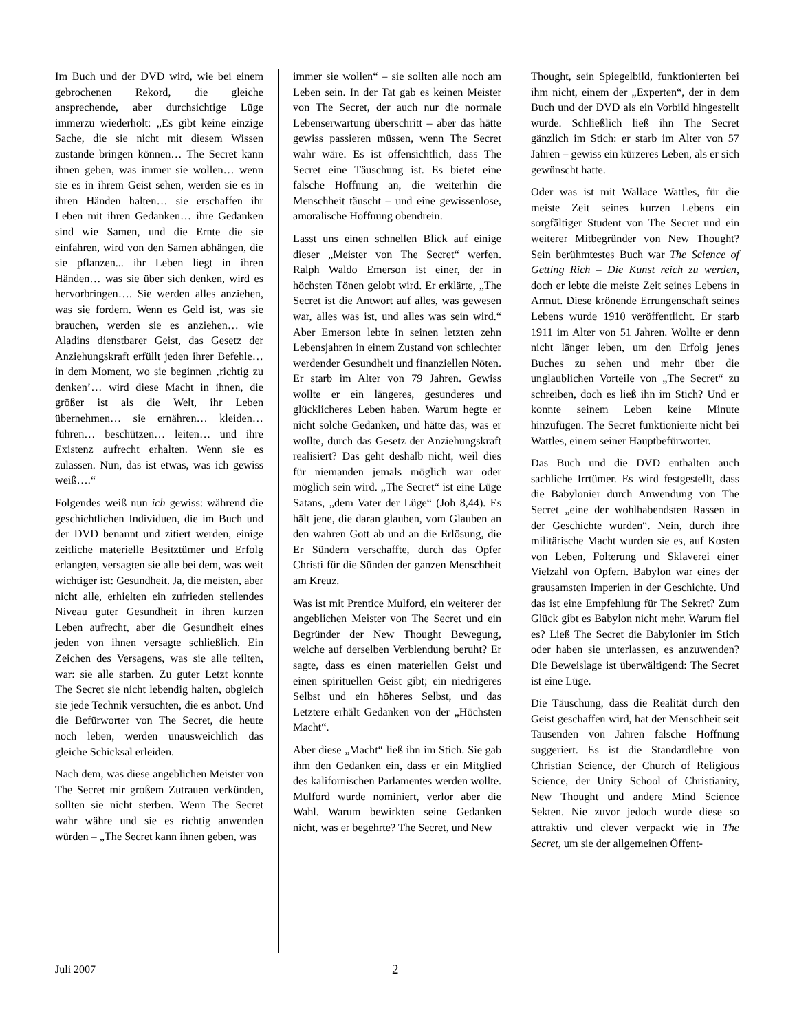Im Buch und der DVD wird, wie bei einem gebrochenen Rekord, die gleiche ansprechende, aber durchsichtige Lüge immerzu wiederholt: „Es gibt keine einzige Sache, die sie nicht mit diesem Wissen zustande bringen können… The Secret kann ihnen geben, was immer sie wollen… wenn sie es in ihrem Geist sehen, werden sie es in ihren Händen halten… sie erschaffen ihr Leben mit ihren Gedanken… ihre Gedanken sind wie Samen, und die Ernte die sie einfahren, wird von den Samen abhängen, die sie pflanzen... ihr Leben liegt in ihren Händen… was sie über sich denken, wird es hervorbringen…. Sie werden alles anziehen, was sie fordern. Wenn es Geld ist, was sie brauchen, werden sie es anziehen… wie Aladins dienstbarer Geist, das Gesetz der Anziehungskraft erfüllt jeden ihrer Befehle… in dem Moment, wo sie beginnen ‚richtig zu denken’… wird diese Macht in ihnen, die größer ist als die Welt, ihr Leben übernehmen… sie ernähren… kleiden… führen… beschützen… leiten… und ihre Existenz aufrecht erhalten. Wenn sie es zulassen. Nun, das ist etwas, was ich gewiss weiß….“
Folgendes weiß nun ich gewiss: während die geschichtlichen Individuen, die im Buch und der DVD benannt und zitiert werden, einige zeitliche materielle Besitztümer und Erfolg erlangten, versagten sie alle bei dem, was weit wichtiger ist: Gesundheit. Ja, die meisten, aber nicht alle, erhielten ein zufrieden stellendes Niveau guter Gesundheit in ihren kurzen Leben aufrecht, aber die Gesundheit eines jeden von ihnen versagte schließlich. Ein Zeichen des Versagens, was sie alle teilten, war: sie alle starben. Zu guter Letzt konnte The Secret sie nicht lebendig halten, obgleich sie jede Technik versuchten, die es anbot. Und die Befürworter von The Secret, die heute noch leben, werden unausweichlich das gleiche Schicksal erleiden.
Nach dem, was diese angeblichen Meister von The Secret mir großem Zutrauen verkünden, sollten sie nicht sterben. Wenn The Secret wahr währe und sie es richtig anwenden würden – „The Secret kann ihnen geben, was
immer sie wollen“ – sie sollten alle noch am Leben sein. In der Tat gab es keinen Meister von The Secret, der auch nur die normale Lebenserwartung überschritt – aber das hätte gewiss passieren müssen, wenn The Secret wahr wäre. Es ist offensichtlich, dass The Secret eine Täuschung ist. Es bietet eine falsche Hoffnung an, die weiterhin die Menschheit täuscht – und eine gewissenlose, amoralische Hoffnung obendrein.
Lasst uns einen schnellen Blick auf einige dieser „Meister von The Secret“ werfen. Ralph Waldo Emerson ist einer, der in höchsten Tönen gelobt wird. Er erklärte, „The Secret ist die Antwort auf alles, was gewesen war, alles was ist, und alles was sein wird.“ Aber Emerson lebte in seinen letzten zehn Lebensjahren in einem Zustand von schlechter werdender Gesundheit und finanziellen Nöten. Er starb im Alter von 79 Jahren. Gewiss wollte er ein längeres, gesunderes und glücklicheres Leben haben. Warum hegte er nicht solche Gedanken, und hätte das, was er wollte, durch das Gesetz der Anziehungskraft realisiert? Das geht deshalb nicht, weil dies für niemanden jemals möglich war oder möglich sein wird. „The Secret“ ist eine Lüge Satans, „dem Vater der Lüge“ (Joh 8,44). Es hält jene, die daran glauben, vom Glauben an den wahren Gott ab und an die Erlösung, die Er Sündern verschaffte, durch das Opfer Christi für die Sünden der ganzen Menschheit am Kreuz.
Was ist mit Prentice Mulford, ein weiterer der angeblichen Meister von The Secret und ein Begründer der New Thought Bewegung, welche auf derselben Verblendung beruht? Er sagte, dass es einen materiellen Geist und einen spirituellen Geist gibt; ein niedrigeres Selbst und ein höheres Selbst, und das Letztere erhält Gedanken von der „Höchsten Macht“.
Aber diese „Macht“ ließ ihn im Stich. Sie gab ihm den Gedanken ein, dass er ein Mitglied des kalifornischen Parlamentes werden wollte. Mulford wurde nominiert, verlor aber die Wahl. Warum bewirkten seine Gedanken nicht, was er begehrte? The Secret, und New
Thought, sein Spiegelbild, funktionierten bei ihm nicht, einem der „Experten“, der in dem Buch und der DVD als ein Vorbild hingestellt wurde. Schließlich ließ ihn The Secret gänzlich im Stich: er starb im Alter von 57 Jahren – gewiss ein kürzeres Leben, als er sich gewünscht hatte.
Oder was ist mit Wallace Wattles, für die meiste Zeit seines kurzen Lebens ein sorgfältiger Student von The Secret und ein weiterer Mitbegründer von New Thought? Sein berühmtestes Buch war The Science of Getting Rich – Die Kunst reich zu werden, doch er lebte die meiste Zeit seines Lebens in Armut. Diese krönende Errungenschaft seines Lebens wurde 1910 veröffentlicht. Er starb 1911 im Alter von 51 Jahren. Wollte er denn nicht länger leben, um den Erfolg jenes Buches zu sehen und mehr über die unglaublichen Vorteile von „The Secret“ zu schreiben, doch es ließ ihn im Stich? Und er konnte seinem Leben keine Minute hinzufügen. The Secret funktionierte nicht bei Wattles, einem seiner Hauptbefürworter.
Das Buch und die DVD enthalten auch sachliche Irrtümer. Es wird festgestellt, dass die Babylonier durch Anwendung von The Secret „eine der wohlhabendsten Rassen in der Geschichte wurden“. Nein, durch ihre militärische Macht wurden sie es, auf Kosten von Leben, Folterung und Sklaverei einer Vielzahl von Opfern. Babylon war eines der grausamsten Imperien in der Geschichte. Und das ist eine Empfehlung für The Sekret? Zum Glück gibt es Babylon nicht mehr. Warum fiel es? Ließ The Secret die Babylonier im Stich oder haben sie unterlassen, es anzuwenden? Die Beweislage ist überwältigend: The Secret ist eine Lüge.
Die Täuschung, dass die Realität durch den Geist geschaffen wird, hat der Menschheit seit Tausenden von Jahren falsche Hoffnung suggeriert. Es ist die Standardlehre von Christian Science, der Church of Religious Science, der Unity School of Christianity, New Thought und andere Mind Science Sekten. Nie zuvor jedoch wurde diese so attraktiv und clever verpackt wie in The Secret, um sie der allgemeinen Öffent-
Juli 2007 2